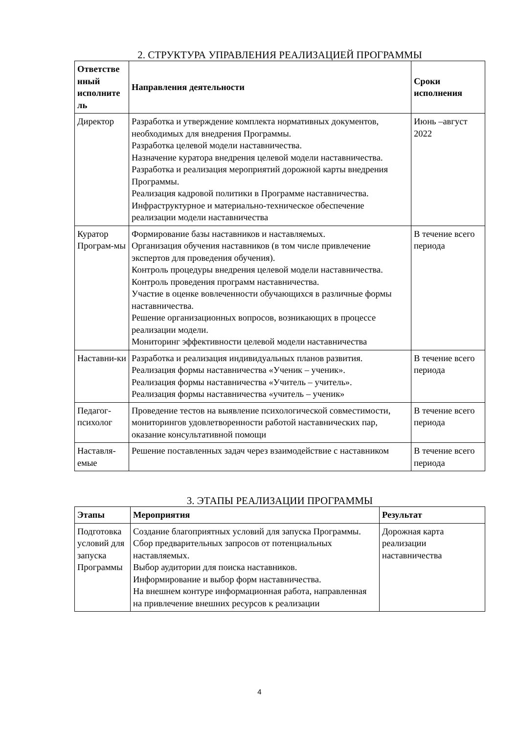2. СТРУКТУРА УПРАВЛЕНИЯ РЕАЛИЗАЦИЕЙ ПРОГРАММЫ
| Ответстве нный исполните ль | Направления деятельности | Сроки исполнения |
| --- | --- | --- |
| Директор | Разработка и утверждение комплекта нормативных документов, необходимых для внедрения Программы. Разработка целевой модели наставничества. Назначение куратора внедрения целевой модели наставничества. Разработка и реализация мероприятий дорожной карты внедрения Программы. Реализация кадровой политики в Программе наставничества. Инфраструктурное и материально-техническое обеспечение реализации модели наставничества | Июнь –август 2022 |
| Куратор Програм-мы | Формирование базы наставников и наставляемых. Организация обучения наставников (в том числе привлечение экспертов для проведения обучения). Контроль процедуры внедрения целевой модели наставничества. Контроль проведения программ наставничества. Участие в оценке вовлеченности обучающихся в различные формы наставничества. Решение организационных вопросов, возникающих в процессе реализации модели. Мониторинг эффективности целевой модели наставничества | В течение всего периода |
| Наставни-ки | Разработка и реализация индивидуальных планов развития. Реализация формы наставничества «Ученик – ученик». Реализация формы наставничества «Учитель – учитель». Реализация формы наставничества «учитель – ученик» | В течение всего периода |
| Педагог-психолог | Проведение тестов на выявление психологической совместимости, мониторингов удовлетворенности работой наставнических пар, оказание консультативной помощи | В течение всего периода |
| Наставля-емые | Решение поставленных задач через взаимодействие с наставником | В течение всего периода |
3. ЭТАПЫ РЕАЛИЗАЦИИ ПРОГРАММЫ
| Этапы | Мероприятия | Результат |
| --- | --- | --- |
| Подготовка условий для запуска Программы | Создание благоприятных условий для запуска Программы. Сбор предварительных запросов от потенциальных наставляемых. Выбор аудитории для поиска наставников. Информирование и выбор форм наставничества. На внешнем контуре информационная работа, направленная на привлечение внешних ресурсов к реализации | Дорожная карта реализации наставничества |
4